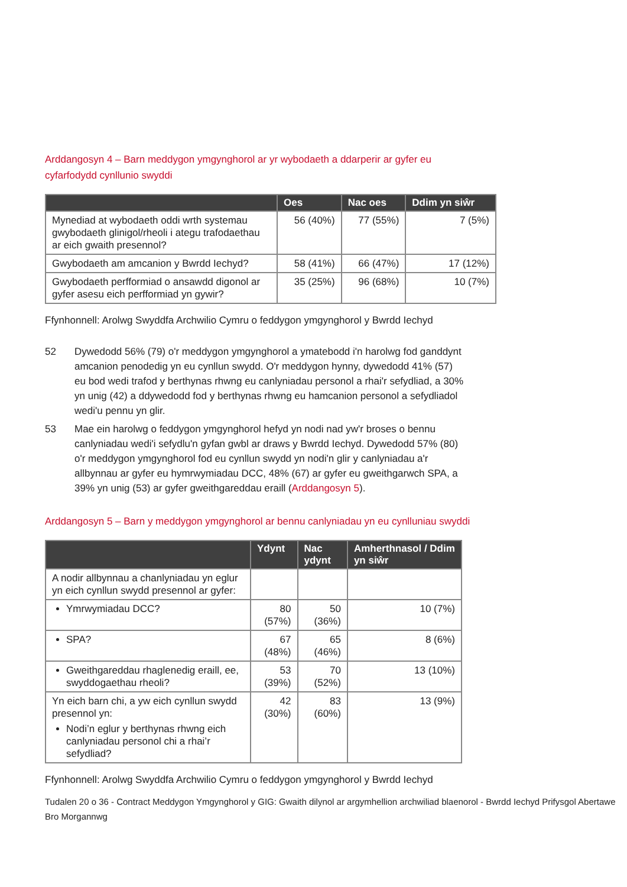Arddangosyn 4 – Barn meddygon ymgynghorol ar yr wybodaeth a ddarperir ar gyfer eu cyfarfodydd cynllunio swyddi
| | Oes | Nac oes | Ddim yn siŵr |
| --- | --- | --- | --- |
| Mynediad at wybodaeth oddi wrth systemau gwybodaeth glinigol/rheoli i ategu trafodaethau ar eich gwaith presennol? | 56 (40%) | 77 (55%) | 7 (5%) |
| Gwybodaeth am amcanion y Bwrdd Iechyd? | 58 (41%) | 66 (47%) | 17 (12%) |
| Gwybodaeth perfformiad o ansawdd digonol ar gyfer asesu eich perfformiad yn gywir? | 35 (25%) | 96 (68%) | 10 (7%) |
Ffynhonnell: Arolwg Swyddfa Archwilio Cymru o feddygon ymgynghorol y Bwrdd Iechyd
52 Dywedodd 56% (79) o'r meddygon ymgynghorol a ymatebodd i'n harolwg fod ganddynt amcanion penodedig yn eu cynllun swydd. O'r meddygon hynny, dywedodd 41% (57) eu bod wedi trafod y berthynas rhwng eu canlyniadau personol a rhai'r sefydliad, a 30% yn unig (42) a ddywedodd fod y berthynas rhwng eu hamcanion personol a sefydliadol wedi'u pennu yn glir.
53 Mae ein harolwg o feddygon ymgynghorol hefyd yn nodi nad yw'r broses o bennu canlyniadau wedi'i sefydlu'n gyfan gwbl ar draws y Bwrdd Iechyd. Dywedodd 57% (80) o'r meddygon ymgynghorol fod eu cynllun swydd yn nodi'n glir y canlyniadau a'r allbynnau ar gyfer eu hymrwymiadau DCC, 48% (67) ar gyfer eu gweithgarwch SPA, a 39% yn unig (53) ar gyfer gweithgareddau eraill (Arddangosyn 5).
Arddangosyn 5 – Barn y meddygon ymgynghorol ar bennu canlyniadau yn eu cynlluniau swyddi
| | Ydynt | Nac ydynt | Amherthnasol / Ddim yn siŵr |
| --- | --- | --- | --- |
| A nodir allbynnau a chanlyniadau yn eglur yn eich cynllun swydd presennol ar gyfer: | | | |
| Ymrwymiadau DCC? | 80 (57%) | 50 (36%) | 10 (7%) |
| SPA? | 67 (48%) | 65 (46%) | 8 (6%) |
| Gweithgareddau rhaglenedig eraill, ee, swyddogaethau rheoli? | 53 (39%) | 70 (52%) | 13 (10%) |
| Yn eich barn chi, a yw eich cynllun swydd presennol yn: Nodi’n eglur y berthynas rhwng eich canlyniadau personol chi a rhai’r sefydliad? | 42 (30%) | 83 (60%) | 13 (9%) |
Ffynhonnell: Arolwg Swyddfa Archwilio Cymru o feddygon ymgynghorol y Bwrdd Iechyd
Tudalen 20 o 36 - Contract Meddygon Ymgynghorol y GIG: Gwaith dilynol ar argymhellion archwiliad blaenorol - Bwrdd Iechyd Prifysgol Abertawe Bro Morgannwg